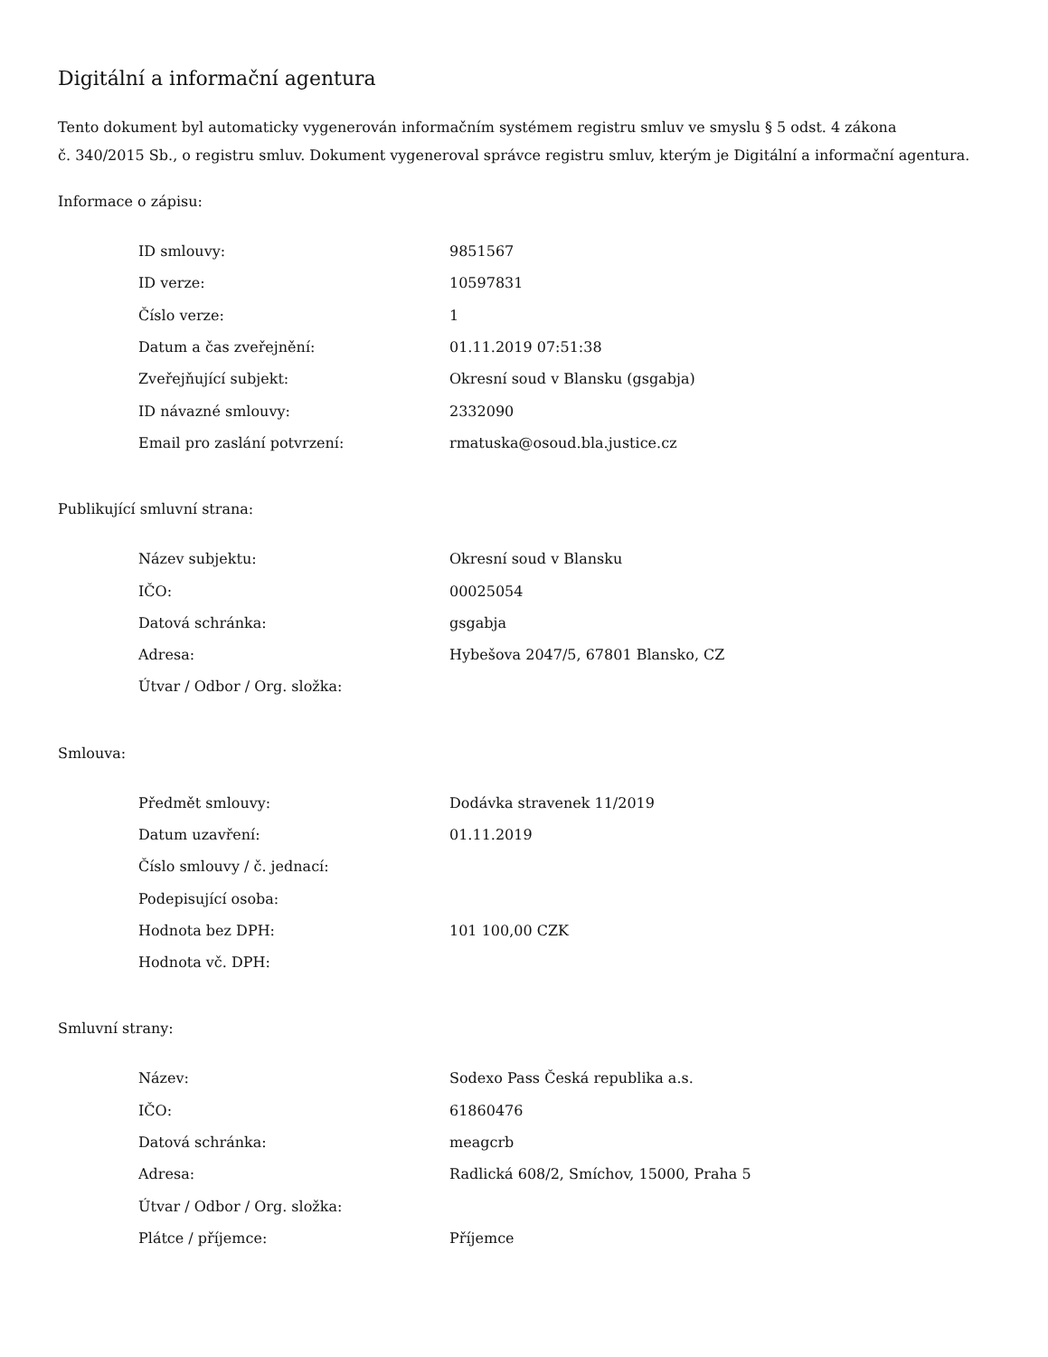Digitální a informační agentura
Tento dokument byl automaticky vygenerován informačním systémem registru smluv ve smyslu § 5 odst. 4 zákona
č. 340/2015 Sb., o registru smluv. Dokument vygeneroval správce registru smluv, kterým je Digitální a informační agentura.
Informace o zápisu:
| ID smlouvy: | 9851567 |
| ID verze: | 10597831 |
| Číslo verze: | 1 |
| Datum a čas zveřejnění: | 01.11.2019 07:51:38 |
| Zveřejňující subjekt: | Okresní soud v Blansku (gsgabja) |
| ID návazné smlouvy: | 2332090 |
| Email pro zaslání potvrzení: | rmatuska@osoud.bla.justice.cz |
Publikující smluvní strana:
| Název subjektu: | Okresní soud v Blansku |
| IČO: | 00025054 |
| Datová schránka: | gsgabja |
| Adresa: | Hybešova 2047/5, 67801 Blansko, CZ |
| Útvar / Odbor / Org. složka: | |
Smlouva:
| Předmět smlouvy: | Dodávka stravenek 11/2019 |
| Datum uzavření: | 01.11.2019 |
| Číslo smlouvy / č. jednací: | |
| Podepisující osoba: | |
| Hodnota bez DPH: | 101 100,00 CZK |
| Hodnota vč. DPH: | |
Smluvní strany:
| Název: | Sodexo Pass Česká republika a.s. |
| IČO: | 61860476 |
| Datová schránka: | meagcrb |
| Adresa: | Radlická 608/2, Smíchov, 15000, Praha 5 |
| Útvar / Odbor / Org. složka: | |
| Plátce / příjemce: | Příjemce |